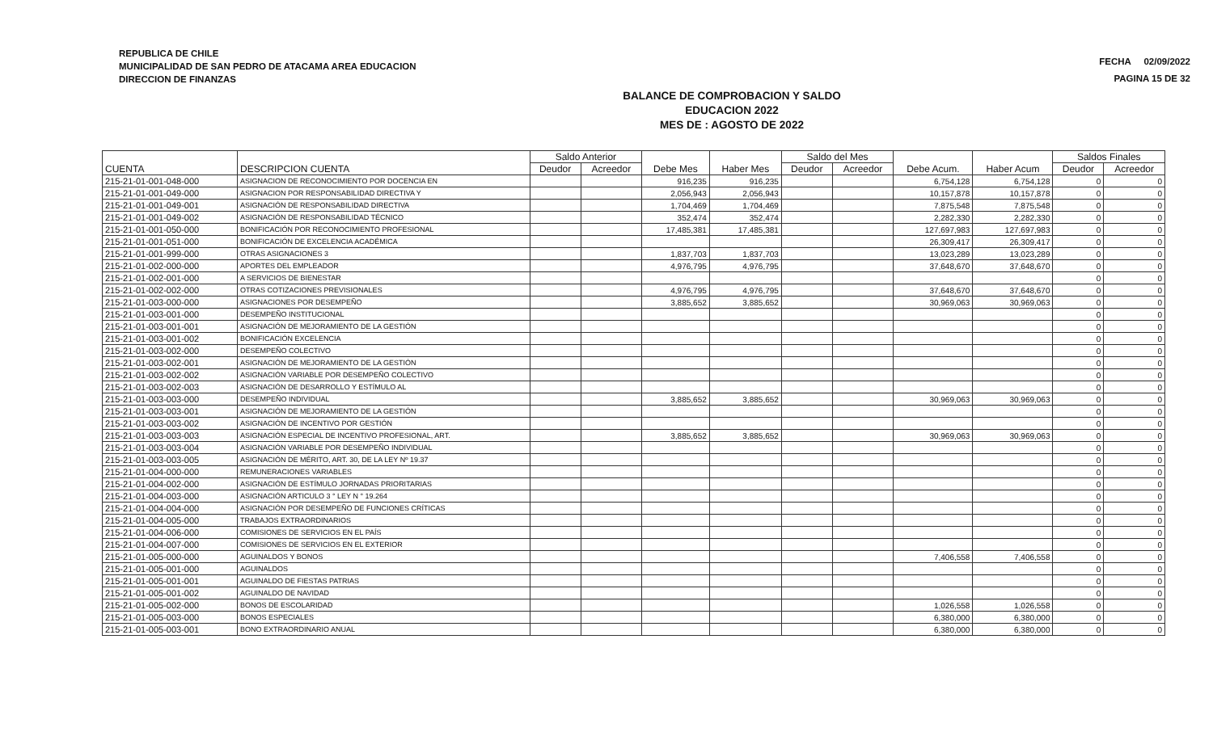REPUBLICA DE CHILE
MUNICIPALIDAD DE SAN PEDRO DE ATACAMA AREA EDUCACION
DIRECCION DE FINANZAS
FECHA 02/09/2022
PAGINA 15 DE 32
BALANCE DE COMPROBACION Y SALDO
EDUCACION 2022
MES DE : AGOSTO DE 2022
| CUENTA | DESCRIPCION CUENTA | Saldo Anterior | | Debe Mes | Haber Mes | Saldo del Mes | | Debe Acum. | Haber Acum | Saldos Finales | |
| --- | --- | --- | --- | --- | --- | --- | --- | --- | --- | --- | --- |
| | | Deudor | Acreedor | | | Deudor | Acreedor | | | Deudor | Acreedor |
| 215-21-01-001-048-000 | ASIGNACION DE RECONOCIMIENTO POR DOCENCIA EN | | | 916,235 | 916,235 | | | 6,754,128 | 6,754,128 | 0 | 0 |
| 215-21-01-001-049-000 | ASIGNACION POR RESPONSABILIDAD DIRECTIVA Y | | | 2,056,943 | 2,056,943 | | | 10,157,878 | 10,157,878 | 0 | 0 |
| 215-21-01-001-049-001 | ASIGNACIÓN DE RESPONSABILIDAD DIRECTIVA | | | 1,704,469 | 1,704,469 | | | 7,875,548 | 7,875,548 | 0 | 0 |
| 215-21-01-001-049-002 | ASIGNACIÓN DE RESPONSABILIDAD TÉCNICO | | | 352,474 | 352,474 | | | 2,282,330 | 2,282,330 | 0 | 0 |
| 215-21-01-001-050-000 | BONIFICACIÓN POR RECONOCIMIENTO PROFESIONAL | | | 17,485,381 | 17,485,381 | | | 127,697,983 | 127,697,983 | 0 | 0 |
| 215-21-01-001-051-000 | BONIFICACIÓN DE EXCELENCIA ACADÉMICA | | | | | | | 26,309,417 | 26,309,417 | 0 | 0 |
| 215-21-01-001-999-000 | OTRAS ASIGNACIONES 3 | | | 1,837,703 | 1,837,703 | | | 13,023,289 | 13,023,289 | 0 | 0 |
| 215-21-01-002-000-000 | APORTES DEL EMPLEADOR | | | 4,976,795 | 4,976,795 | | | 37,648,670 | 37,648,670 | 0 | 0 |
| 215-21-01-002-001-000 | A SERVICIOS DE BIENESTAR | | | | | | | | | 0 | 0 |
| 215-21-01-002-002-000 | OTRAS COTIZACIONES PREVISIONALES | | | 4,976,795 | 4,976,795 | | | 37,648,670 | 37,648,670 | 0 | 0 |
| 215-21-01-003-000-000 | ASIGNACIONES POR DESEMPEÑO | | | 3,885,652 | 3,885,652 | | | 30,969,063 | 30,969,063 | 0 | 0 |
| 215-21-01-003-001-000 | DESEMPEÑO INSTITUCIONAL | | | | | | | | | 0 | 0 |
| 215-21-01-003-001-001 | ASIGNACIÓN DE MEJORAMIENTO DE LA GESTIÓN | | | | | | | | | 0 | 0 |
| 215-21-01-003-001-002 | BONIFICACIÓN EXCELENCIA | | | | | | | | | 0 | 0 |
| 215-21-01-003-002-000 | DESEMPEÑO COLECTIVO | | | | | | | | | 0 | 0 |
| 215-21-01-003-002-001 | ASIGNACIÓN DE MEJORAMIENTO DE LA GESTIÓN | | | | | | | | | 0 | 0 |
| 215-21-01-003-002-002 | ASIGNACIÓN VARIABLE POR DESEMPEÑO COLECTIVO | | | | | | | | | 0 | 0 |
| 215-21-01-003-002-003 | ASIGNACIÓN DE DESARROLLO Y ESTÍMULO AL | | | | | | | | | 0 | 0 |
| 215-21-01-003-003-000 | DESEMPEÑO INDIVIDUAL | | | 3,885,652 | 3,885,652 | | | 30,969,063 | 30,969,063 | 0 | 0 |
| 215-21-01-003-003-001 | ASIGNACIÓN DE MEJORAMIENTO DE LA GESTIÓN | | | | | | | | | 0 | 0 |
| 215-21-01-003-003-002 | ASIGNACIÓN DE INCENTIVO POR GESTIÓN | | | | | | | | | 0 | 0 |
| 215-21-01-003-003-003 | ASIGNACIÓN ESPECIAL DE INCENTIVO PROFESIONAL, ART. | | | 3,885,652 | 3,885,652 | | | 30,969,063 | 30,969,063 | 0 | 0 |
| 215-21-01-003-003-004 | ASIGNACIÓN VARIABLE POR DESEMPEÑO INDIVIDUAL | | | | | | | | | 0 | 0 |
| 215-21-01-003-003-005 | ASIGNACIÓN DE MÉRITO, ART. 30, DE LA LEY Nº 19.37 | | | | | | | | | 0 | 0 |
| 215-21-01-004-000-000 | REMUNERACIONES VARIABLES | | | | | | | | | 0 | 0 |
| 215-21-01-004-002-000 | ASIGNACIÓN DE ESTÍMULO JORNADAS PRIORITARIAS | | | | | | | | | 0 | 0 |
| 215-21-01-004-003-000 | ASIGNACIÓN ARTICULO 3 ° LEY N ° 19.264 | | | | | | | | | 0 | 0 |
| 215-21-01-004-004-000 | ASIGNACIÓN POR DESEMPEÑO DE FUNCIONES CRÍTICAS | | | | | | | | | 0 | 0 |
| 215-21-01-004-005-000 | TRABAJOS EXTRAORDINARIOS | | | | | | | | | 0 | 0 |
| 215-21-01-004-006-000 | COMISIONES DE SERVICIOS EN EL PAÍS | | | | | | | | | 0 | 0 |
| 215-21-01-004-007-000 | COMISIONES DE SERVICIOS EN EL EXTERIOR | | | | | | | | | 0 | 0 |
| 215-21-01-005-000-000 | AGUINALDOS Y BONOS | | | | | | | 7,406,558 | 7,406,558 | 0 | 0 |
| 215-21-01-005-001-000 | AGUINALDOS | | | | | | | | | 0 | 0 |
| 215-21-01-005-001-001 | AGUINALDO DE FIESTAS PATRIAS | | | | | | | | | 0 | 0 |
| 215-21-01-005-001-002 | AGUINALDO DE NAVIDAD | | | | | | | | | 0 | 0 |
| 215-21-01-005-002-000 | BONOS DE ESCOLARIDAD | | | | | | | 1,026,558 | 1,026,558 | 0 | 0 |
| 215-21-01-005-003-000 | BONOS ESPECIALES | | | | | | | 6,380,000 | 6,380,000 | 0 | 0 |
| 215-21-01-005-003-001 | BONO EXTRAORDINARIO ANUAL | | | | | | | 6,380,000 | 6,380,000 | 0 | 0 |